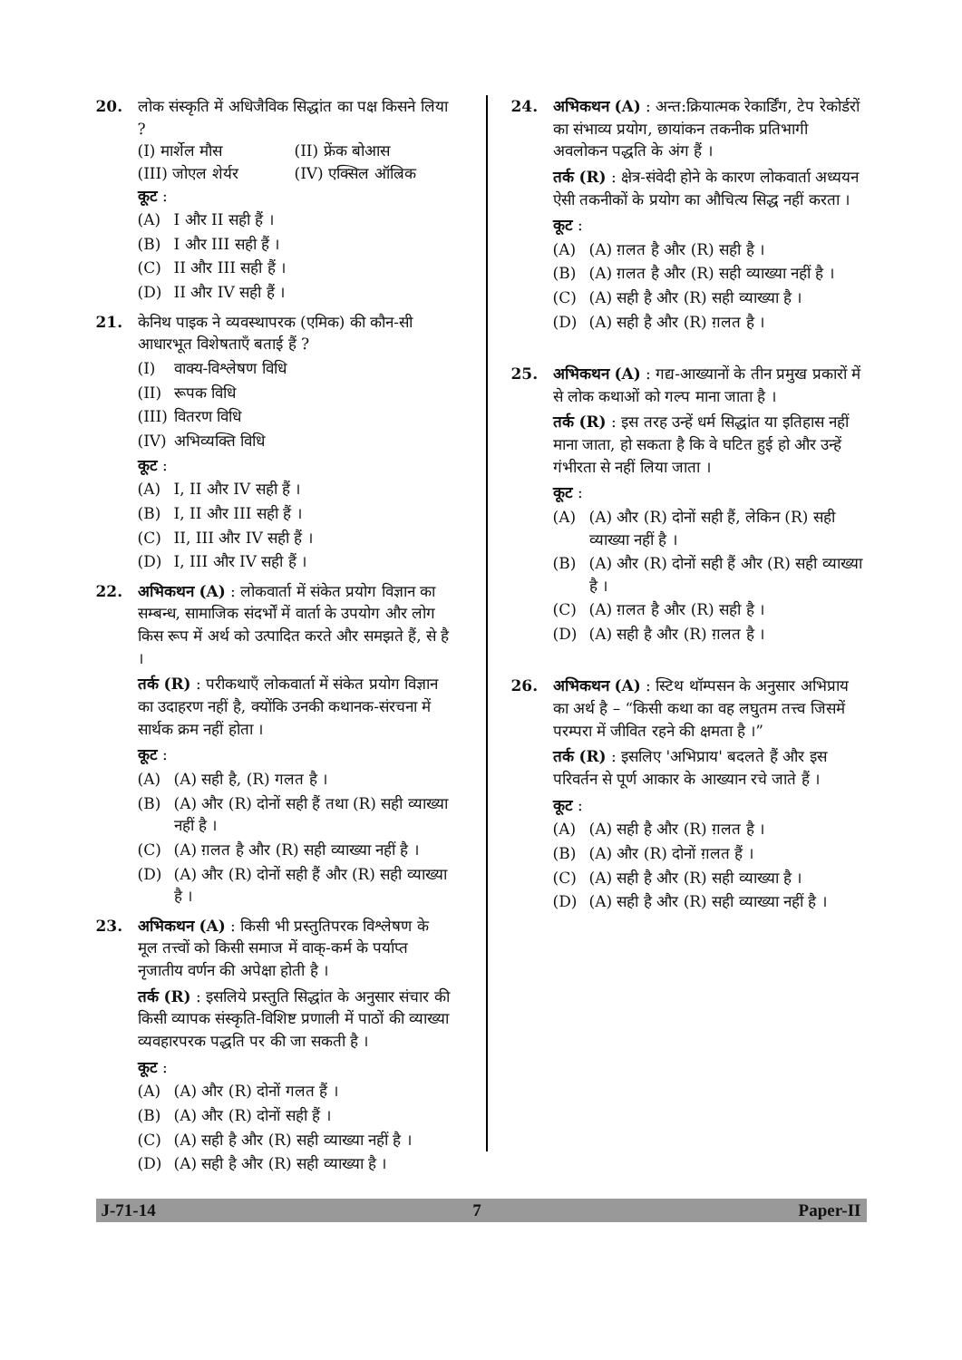20. लोक संस्कृति में अधिजैविक सिद्धांत का पक्ष किसने लिया ?
(I) मार्शेल मौस (II) फ्रेंक बोआस
(III) जोएल शेर्यर (IV) एक्सिल ऑल्रिक
कूट :
(A) I और II सही हैं ।
(B) I और III सही हैं ।
(C) II और III सही हैं ।
(D) II और IV सही हैं ।
21. केनिथ पाइक ने व्यवस्थापरक (एमिक) की कौन-सी आधारभूत विशेषताएँ बताई हैं ?
(I) वाक्य-विश्लेषण विधि
(II) रूपक विधि
(III) वितरण विधि
(IV) अभिव्यक्ति विधि
कूट :
(A) I, II और IV सही हैं ।
(B) I, II और III सही हैं ।
(C) II, III और IV सही हैं ।
(D) I, III और IV सही हैं ।
22. अभिकथन (A) : लोकवार्ता में संकेत प्रयोग विज्ञान का सम्बन्ध, सामाजिक संदर्भों में वार्ता के उपयोग और लोग किस रूप में अर्थ को उत्पादित करते और समझते हैं, से है ।
तर्क (R) : परीकथाएँ लोकवार्ता में संकेत प्रयोग विज्ञान का उदाहरण नहीं है, क्योंकि उनकी कथानक-संरचना में सार्थक क्रम नहीं होता ।
कूट :
(A) (A) सही है, (R) गलत है ।
(B) (A) और (R) दोनों सही हैं तथा (R) सही व्याख्या नहीं है ।
(C) (A) ग़लत है और (R) सही व्याख्या नहीं है ।
(D) (A) और (R) दोनों सही हैं और (R) सही व्याख्या है ।
23. अभिकथन (A) : किसी भी प्रस्तुतिपरक विश्लेषण के मूल तत्त्वों को किसी समाज में वाक्-कर्म के पर्याप्त नृजातीय वर्णन की अपेक्षा होती है ।
तर्क (R) : इसलिये प्रस्तुति सिद्धांत के अनुसार संचार की किसी व्यापक संस्कृति-विशिष्ट प्रणाली में पाठों की व्याख्या व्यवहारपरक पद्धति पर की जा सकती है ।
कूट :
(A) (A) और (R) दोनों गलत हैं ।
(B) (A) और (R) दोनों सही हैं ।
(C) (A) सही है और (R) सही व्याख्या नहीं है ।
(D) (A) सही है और (R) सही व्याख्या है ।
24. अभिकथन (A) : अन्त:क्रियात्मक रेकार्डिंग, टेप रेकोर्डरों का संभाव्य प्रयोग, छायांकन तकनीक प्रतिभागी अवलोकन पद्धति के अंग हैं ।
तर्क (R) : क्षेत्र-संवेदी होने के कारण लोकवार्ता अध्ययन ऐसी तकनीकों के प्रयोग का औचित्य सिद्ध नहीं करता ।
कूट :
(A) (A) ग़लत है और (R) सही है ।
(B) (A) ग़लत है और (R) सही व्याख्या नहीं है ।
(C) (A) सही है और (R) सही व्याख्या है ।
(D) (A) सही है और (R) ग़लत है ।
25. अभिकथन (A) : गद्य-आख्यानों के तीन प्रमुख प्रकारों में से लोक कथाओं को गल्प माना जाता है ।
तर्क (R) : इस तरह उन्हें धर्म सिद्धांत या इतिहास नहीं माना जाता, हो सकता है कि वे घटित हुई हो और उन्हें गंभीरता से नहीं लिया जाता ।
कूट :
(A) (A) और (R) दोनों सही हैं, लेकिन (R) सही व्याख्या नहीं है ।
(B) (A) और (R) दोनों सही हैं और (R) सही व्याख्या है ।
(C) (A) ग़लत है और (R) सही है ।
(D) (A) सही है और (R) ग़लत है ।
26. अभिकथन (A) : स्टिथ थॉम्पसन के अनुसार अभिप्राय का अर्थ है – “किसी कथा का वह लघुतम तत्त्व जिसमें परम्परा में जीवित रहने की क्षमता है ।”
तर्क (R) : इसलिए 'अभिप्राय' बदलते हैं और इस परिवर्तन से पूर्ण आकार के आख्यान रचे जाते हैं ।
कूट :
(A) (A) सही है और (R) ग़लत है ।
(B) (A) और (R) दोनों ग़लत हैं ।
(C) (A) सही है और (R) सही व्याख्या है ।
(D) (A) सही है और (R) सही व्याख्या नहीं है ।
J-71-14 7 Paper-II